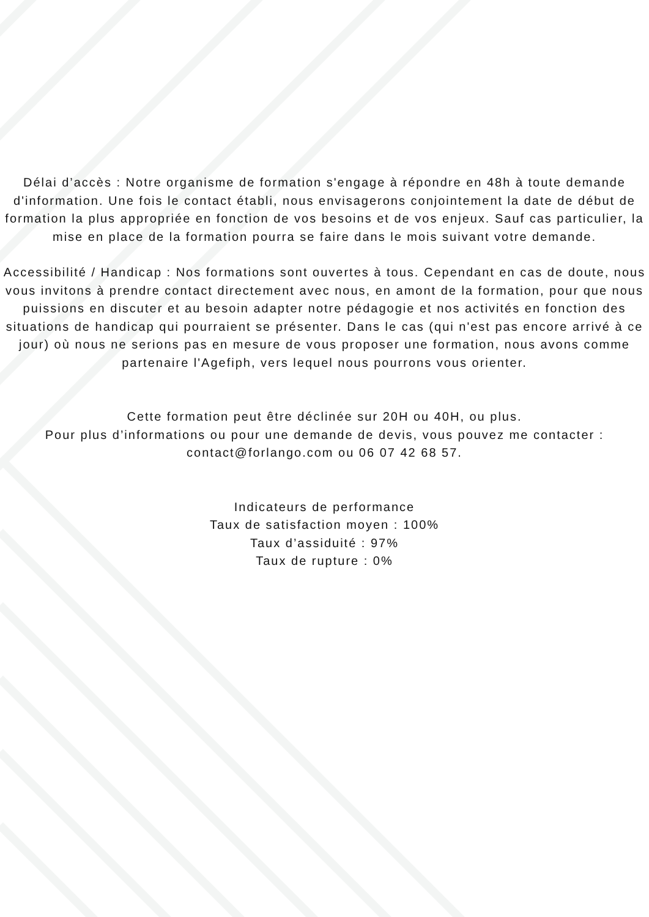Délai d’accès : Notre organisme de formation s'engage à répondre en 48h à toute demande d'information. Une fois le contact établi, nous envisagerons conjointement la date de début de formation la plus appropriée en fonction de vos besoins et de vos enjeux. Sauf cas particulier, la mise en place de la formation pourra se faire dans le mois suivant votre demande.
Accessibilité / Handicap : Nos formations sont ouvertes à tous. Cependant en cas de doute, nous vous invitons à prendre contact directement avec nous, en amont de la formation, pour que nous puissions en discuter et au besoin adapter notre pédagogie et nos activités en fonction des situations de handicap qui pourraient se présenter. Dans le cas (qui n'est pas encore arrivé à ce jour) où nous ne serions pas en mesure de vous proposer une formation, nous avons comme partenaire l'Agefiph, vers lequel nous pourrons vous orienter.
Cette formation peut être déclinée sur 20H ou 40H, ou plus.
Pour plus d’informations ou pour une demande de devis, vous pouvez me contacter :
contact@forlango.com ou 06 07 42 68 57.
Indicateurs de performance
Taux de satisfaction moyen : 100%
Taux d’assiduité : 97%
Taux de rupture : 0%